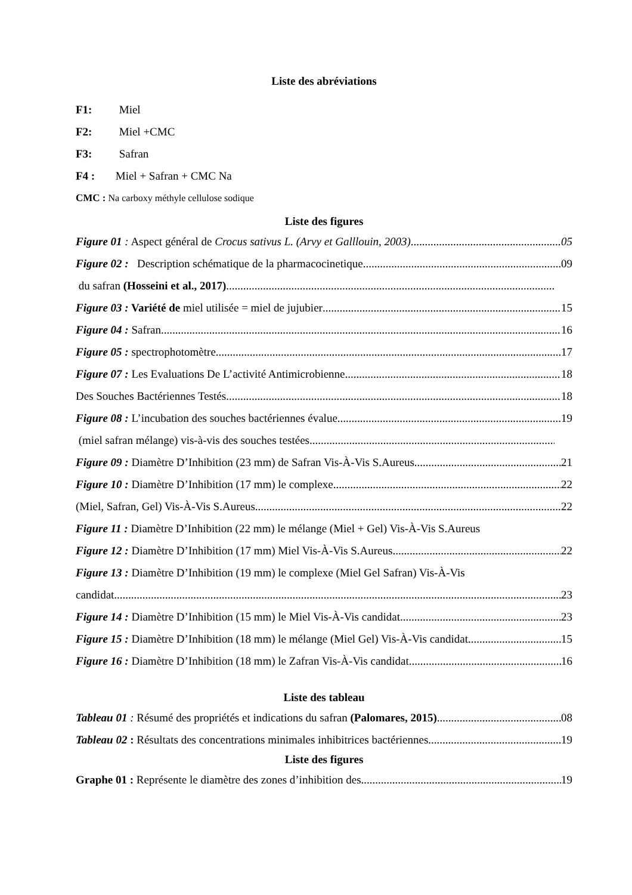Liste des abréviations
F1: Miel
F2: Miel +CMC
F3: Safran
F4 : Miel + Safran + CMC Na
CMC : Na carboxy méthyle cellulose sodique
Liste des figures
Figure 01 : Aspect général de Crocus sativus L. (Arvy et Galllouin, 2003) 05
Figure 02 : Description schématique de la pharmacocinetique 09
du safran (Hosseini et al., 2017)
Figure 03 : Variété de miel utilisée = miel de jujubier 15
Figure 04 : Safran 16
Figure 05 : spectrophotomètre 17
Figure 07 : Les Evaluations De L’activité Antimicrobienne 18
Des Souches Bactériennes Testés 18
Figure 08 : L’incubation des souches bactériennes évalue 19
(miel safran mélange) vis-à-vis des souches testées
Figure 09 : Diamètre D’Inhibition (23 mm) de Safran Vis-À-Vis S.Aureus 21
Figure 10 : Diamètre D’Inhibition (17 mm) le complexe 22
(Miel, Safran, Gel) Vis-À-Vis S.Aureus 22
Figure 11 : Diamètre D’Inhibition (22 mm) le mélange (Miel + Gel) Vis-À-Vis S.Aureus
Figure 12 : Diamètre D’Inhibition (17 mm) Miel Vis-À-Vis S.Aureus 22
Figure 13 : Diamètre D’Inhibition (19 mm) le complexe (Miel Gel Safran) Vis-À-Vis
candidat 23
Figure 14 : Diamètre D’Inhibition (15 mm) le Miel Vis-À-Vis candidat 23
Figure 15 : Diamètre D’Inhibition (18 mm) le mélange (Miel Gel) Vis-À-Vis candidat 15
Figure 16 : Diamètre D’Inhibition (18 mm) le Zafran Vis-À-Vis candidat 16
Liste des tableau
Tableau 01 : Résumé des propriétés et indications du safran (Palomares, 2015) 08
Tableau 02 : Résultats des concentrations minimales inhibitrices bactériennes 19
Liste des figures
Graphe 01 : Représente le diamètre des zones d’inhibition des 19